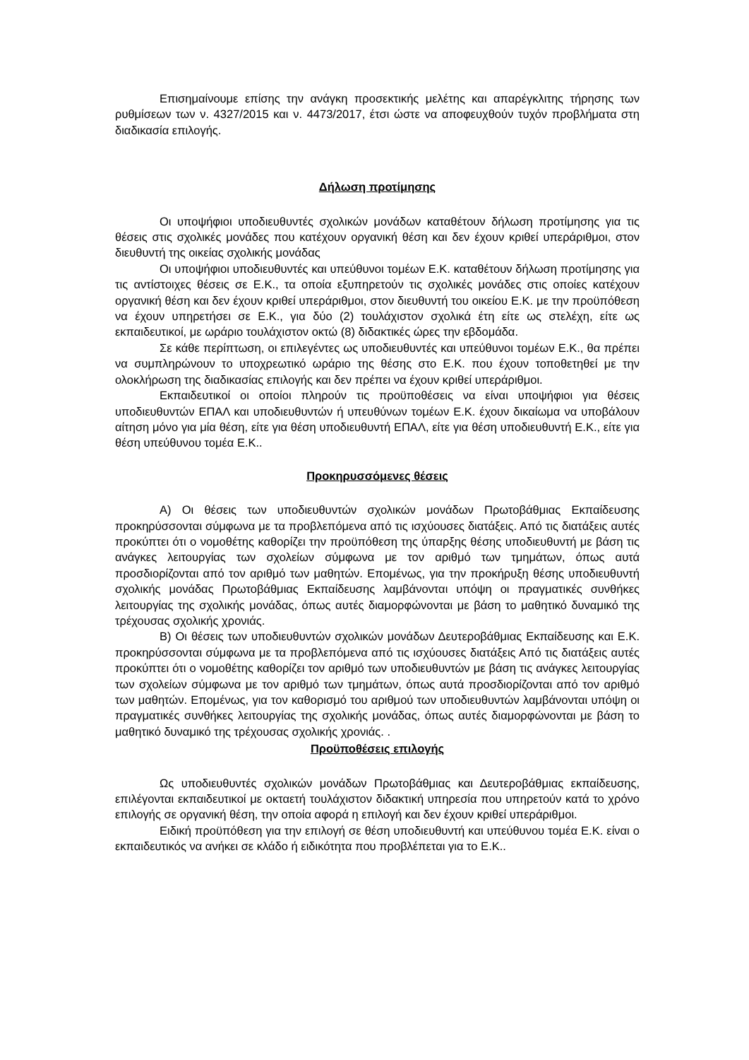Επισημαίνουμε επίσης την ανάγκη προσεκτικής μελέτης και απαρέγκλιτης τήρησης των ρυθμίσεων των ν. 4327/2015 και ν. 4473/2017, έτσι ώστε να αποφευχθούν τυχόν προβλήματα στη διαδικασία επιλογής.
Δήλωση προτίμησης
Οι υποψήφιοι υποδιευθυντές σχολικών μονάδων καταθέτουν δήλωση προτίμησης για τις θέσεις στις σχολικές μονάδες που κατέχουν οργανική θέση και δεν έχουν κριθεί υπεράριθμοι, στον διευθυντή της οικείας σχολικής μονάδας
Οι υποψήφιοι υποδιευθυντές και υπεύθυνοι τομέων Ε.Κ. καταθέτουν δήλωση προτίμησης για τις αντίστοιχες θέσεις σε Ε.Κ., τα οποία εξυπηρετούν τις σχολικές μονάδες στις οποίες κατέχουν οργανική θέση και δεν έχουν κριθεί υπεράριθμοι, στον διευθυντή του οικείου Ε.Κ. με την προϋπόθεση να έχουν υπηρετήσει σε Ε.Κ., για δύο (2) τουλάχιστον σχολικά έτη είτε ως στελέχη, είτε ως εκπαιδευτικοί, με ωράριο τουλάχιστον οκτώ (8) διδακτικές ώρες την εβδομάδα.
Σε κάθε περίπτωση, οι επιλεγέντες ως υποδιευθυντές και υπεύθυνοι τομέων Ε.Κ., θα πρέπει να συμπληρώνουν το υποχρεωτικό ωράριο της θέσης στο Ε.Κ. που έχουν τοποθετηθεί με την ολοκλήρωση της διαδικασίας επιλογής και δεν πρέπει να έχουν κριθεί υπεράριθμοι.
Εκπαιδευτικοί οι οποίοι πληρούν τις προϋποθέσεις να είναι υποψήφιοι για θέσεις υποδιευθυντών ΕΠΑΛ και υποδιευθυντών ή υπευθύνων τομέων Ε.Κ. έχουν δικαίωμα να υποβάλουν αίτηση μόνο για μία θέση, είτε για θέση υποδιευθυντή ΕΠΑΛ, είτε για θέση υποδιευθυντή Ε.Κ., είτε για θέση υπεύθυνου τομέα Ε.Κ..
Προκηρυσσόμενες θέσεις
Α) Οι θέσεις των υποδιευθυντών σχολικών μονάδων Πρωτοβάθμιας Εκπαίδευσης προκηρύσσονται σύμφωνα με τα προβλεπόμενα από τις ισχύουσες διατάξεις. Από τις διατάξεις αυτές προκύπτει ότι ο νομοθέτης καθορίζει την προϋπόθεση της ύπαρξης θέσης υποδιευθυντή με βάση τις ανάγκες λειτουργίας των σχολείων σύμφωνα με τον αριθμό των τμημάτων, όπως αυτά προσδιορίζονται από τον αριθμό των μαθητών. Επομένως, για την προκήρυξη θέσης υποδιευθυντή σχολικής μονάδας Πρωτοβάθμιας Εκπαίδευσης λαμβάνονται υπόψη οι πραγματικές συνθήκες λειτουργίας της σχολικής μονάδας, όπως αυτές διαμορφώνονται με βάση το μαθητικό δυναμικό της τρέχουσας σχολικής χρονιάς.
Β) Οι θέσεις των υποδιευθυντών σχολικών μονάδων Δευτεροβάθμιας Εκπαίδευσης και Ε.Κ. προκηρύσσονται σύμφωνα με τα προβλεπόμενα από τις ισχύουσες διατάξεις Από τις διατάξεις αυτές προκύπτει ότι ο νομοθέτης καθορίζει τον αριθμό των υποδιευθυντών με βάση τις ανάγκες λειτουργίας των σχολείων σύμφωνα με τον αριθμό των τμημάτων, όπως αυτά προσδιορίζονται από τον αριθμό των μαθητών. Επομένως, για τον καθορισμό του αριθμού των υποδιευθυντών λαμβάνονται υπόψη οι πραγματικές συνθήκες λειτουργίας της σχολικής μονάδας, όπως αυτές διαμορφώνονται με βάση το μαθητικό δυναμικό της τρέχουσας σχολικής χρονιάς. .
Προϋποθέσεις επιλογής
Ως υποδιευθυντές σχολικών μονάδων Πρωτοβάθμιας και Δευτεροβάθμιας εκπαίδευσης, επιλέγονται εκπαιδευτικοί με οκταετή τουλάχιστον διδακτική υπηρεσία που υπηρετούν κατά το χρόνο επιλογής σε οργανική θέση, την οποία αφορά η επιλογή και δεν έχουν κριθεί υπεράριθμοι.
Ειδική προϋπόθεση για την επιλογή σε θέση υποδιευθυντή και υπεύθυνου τομέα Ε.Κ. είναι ο εκπαιδευτικός να ανήκει σε κλάδο ή ειδικότητα που προβλέπεται για το Ε.Κ..